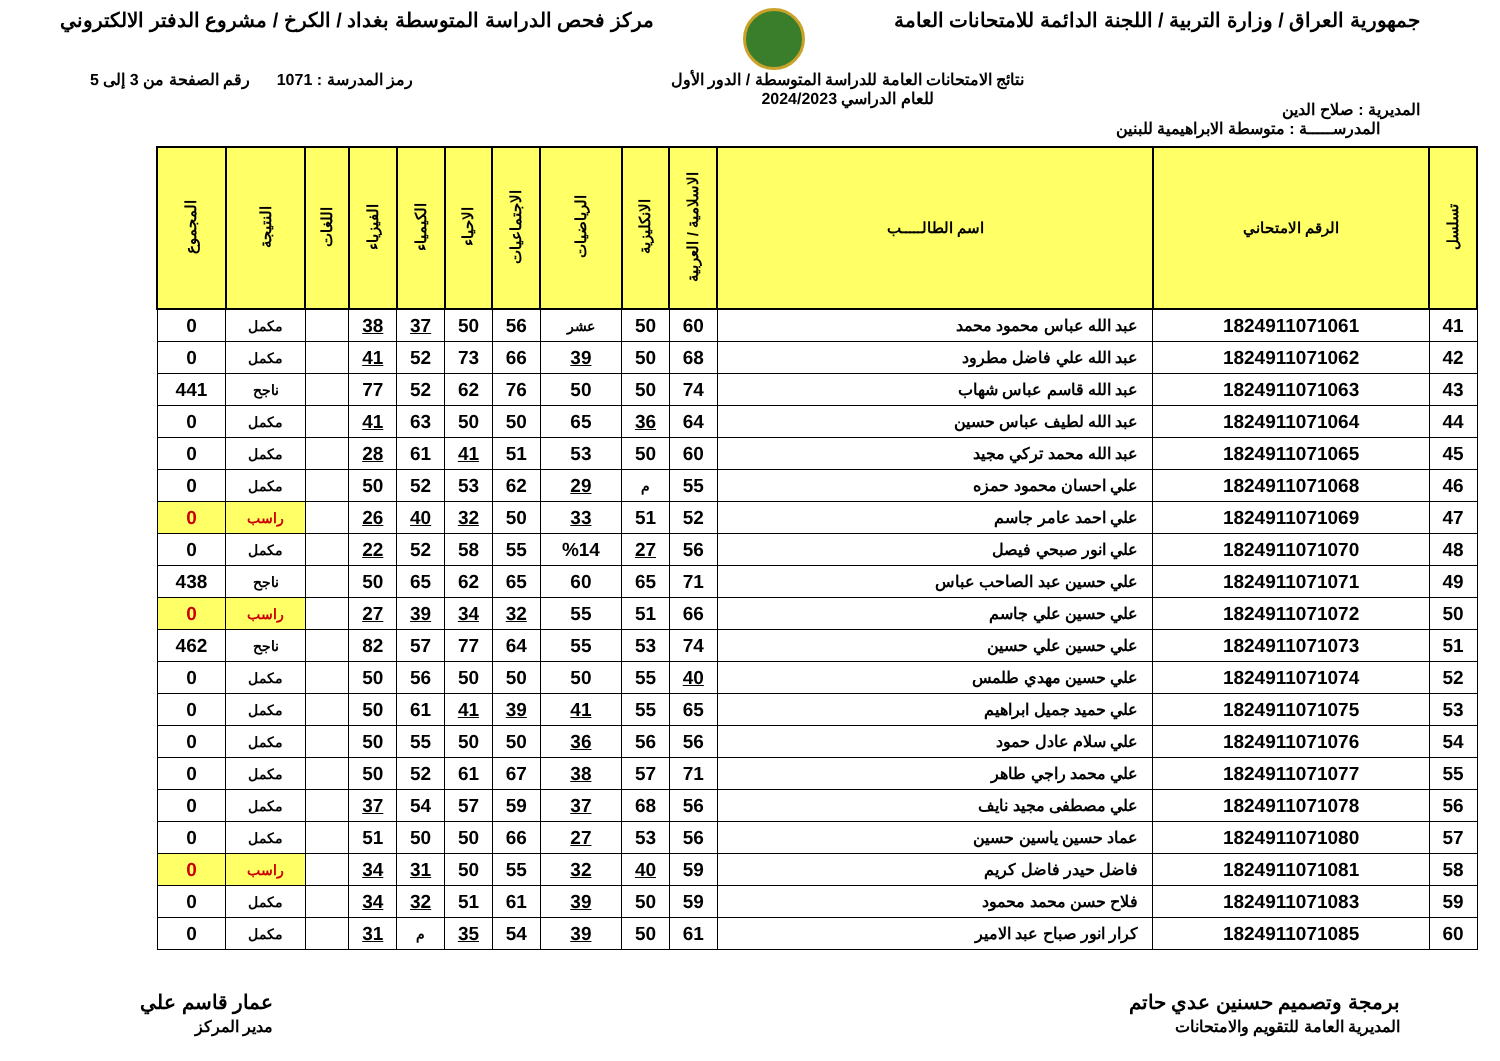جمهورية العراق / وزارة التربية / اللجنة الدائمة للامتحانات العامة
مركز فحص الدراسة المتوسطة بغداد / الكرخ / مشروع الدفتر الالكتروني
المديرية : صلاح الدين
نتائج الامتحانات العامة للدراسة المتوسطة / الدور الأول
للعام الدراسي 2024/2023
رمز المدرسة : 1071 رقم الصفحة من 3 إلى 5
المدرســـــة : متوسطة الابراهيمية للبنين
| تسلسل | الرقم الامتحاني | اسم الطالـــــب | الاسلامية / العربية | الانكليزية | الرياضيات | الاجتماعيات | الاحياء | الكيمياء | الفيزياء | اللغات | النتيجة | المجموع |
| --- | --- | --- | --- | --- | --- | --- | --- | --- | --- | --- | --- | --- |
| 41 | 1824911071061 | عبد الله عباس محمود محمد | 60 | 50 | عشر | 56 | 50 | 37 | 38 | | مكمل | 0 |
| 42 | 1824911071062 | عبد الله علي فاضل مطرود | 68 | 50 | 39 | 66 | 73 | 52 | 41 | | مكمل | 0 |
| 43 | 1824911071063 | عبد الله قاسم عباس شهاب | 74 | 50 | 50 | 76 | 62 | 52 | 77 | | ناجح | 441 |
| 44 | 1824911071064 | عبد الله لطيف عباس حسين | 64 | 36 | 65 | 50 | 50 | 63 | 41 | | مكمل | 0 |
| 45 | 1824911071065 | عبد الله محمد تركي مجيد | 60 | 50 | 53 | 51 | 41 | 61 | 28 | | مكمل | 0 |
| 46 | 1824911071068 | علي احسان محمود حمزه | 55 | م | 29 | 62 | 53 | 52 | 50 | | مكمل | 0 |
| 47 | 1824911071069 | علي احمد عامر جاسم | 52 | 51 | 33 | 50 | 32 | 40 | 26 | | راسب | 0 |
| 48 | 1824911071070 | علي انور صبحي فيصل | 56 | 27 | %14 | 55 | 58 | 52 | 22 | | مكمل | 0 |
| 49 | 1824911071071 | علي حسين عبد الصاحب عباس | 71 | 65 | 60 | 65 | 62 | 65 | 50 | | ناجح | 438 |
| 50 | 1824911071072 | علي حسين علي جاسم | 66 | 51 | 55 | 32 | 34 | 39 | 27 | | راسب | 0 |
| 51 | 1824911071073 | علي حسين علي حسين | 74 | 53 | 55 | 64 | 77 | 57 | 82 | | ناجح | 462 |
| 52 | 1824911071074 | علي حسين مهدي طلمس | 40 | 55 | 50 | 50 | 50 | 56 | 50 | | مكمل | 0 |
| 53 | 1824911071075 | علي حميد جميل ابراهيم | 65 | 55 | 41 | 39 | 41 | 61 | 50 | | مكمل | 0 |
| 54 | 1824911071076 | علي سلام عادل حمود | 56 | 56 | 36 | 50 | 50 | 55 | 50 | | مكمل | 0 |
| 55 | 1824911071077 | علي محمد راجي طاهر | 71 | 57 | 38 | 67 | 61 | 52 | 50 | | مكمل | 0 |
| 56 | 1824911071078 | علي مصطفى مجيد نايف | 56 | 68 | 37 | 59 | 57 | 54 | 37 | | مكمل | 0 |
| 57 | 1824911071080 | عماد حسين ياسين حسين | 56 | 53 | 27 | 66 | 50 | 50 | 51 | | مكمل | 0 |
| 58 | 1824911071081 | فاضل حيدر فاضل كريم | 59 | 40 | 32 | 55 | 50 | 31 | 34 | | راسب | 0 |
| 59 | 1824911071083 | فلاح حسن محمد محمود | 59 | 50 | 39 | 61 | 51 | 32 | 34 | | مكمل | 0 |
| 60 | 1824911071085 | كرار انور صباح عبد الامير | 61 | 50 | 39 | 54 | 35 | م | 31 | | مكمل | 0 |
برمجة وتصميم حسنين عدي حاتم
المديرية العامة للتقويم والامتحانات
عمار قاسم علي
مدير المركز